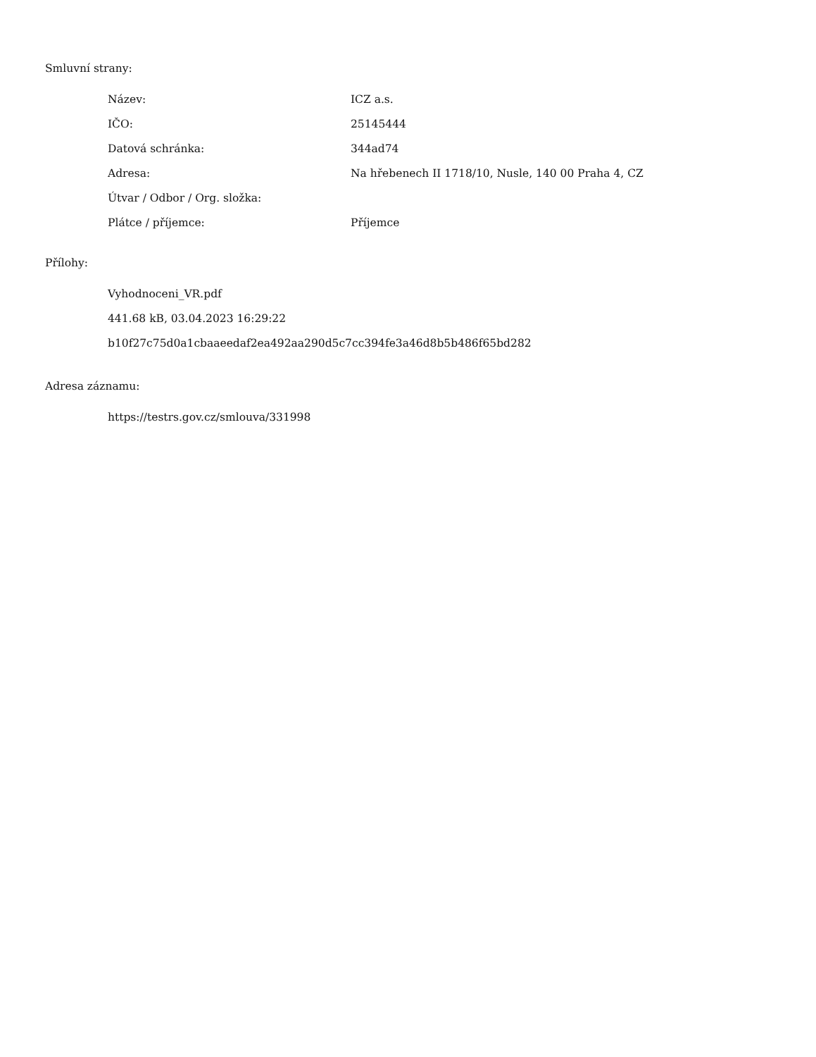Smluvní strany:
| Název: | ICZ a.s. |
| IČO: | 25145444 |
| Datová schránka: | 344ad74 |
| Adresa: | Na hřebenech II 1718/10, Nusle, 140 00 Praha 4, CZ |
| Útvar / Odbor / Org. složka: | |
| Plátce / příjemce: | Příjemce |
Přílohy:
Vyhodnoceni_VR.pdf
441.68 kB, 03.04.2023 16:29:22
b10f27c75d0a1cbaaeedaf2ea492aa290d5c7cc394fe3a46d8b5b486f65bd282
Adresa záznamu:
https://testrs.gov.cz/smlouva/331998